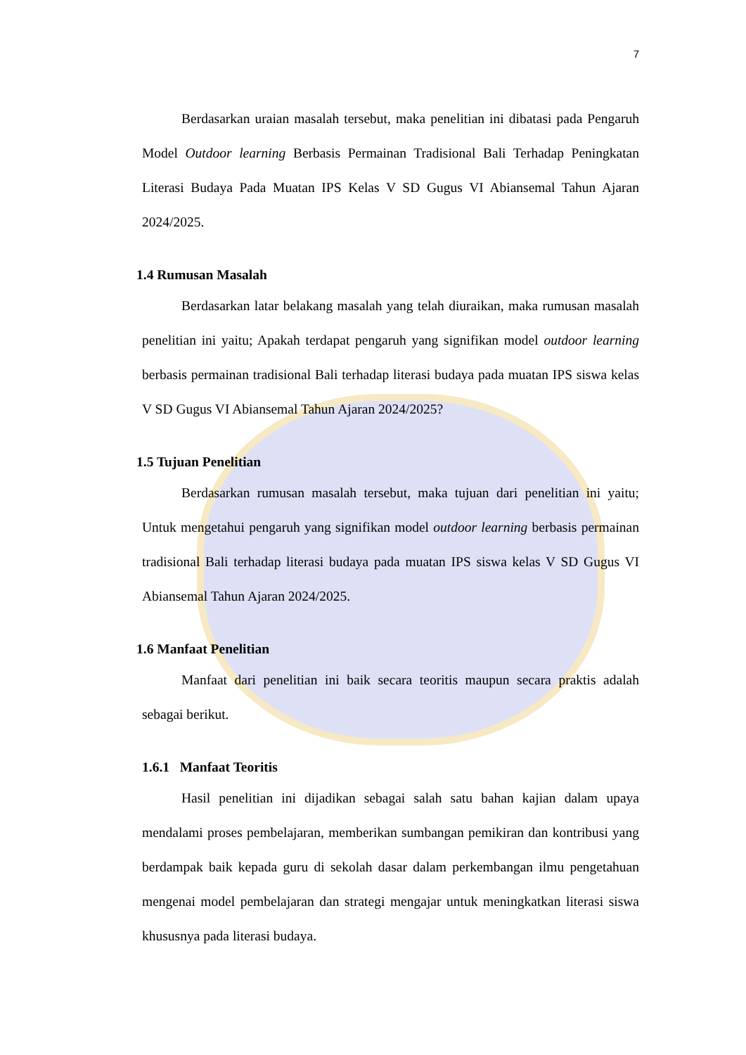7
Berdasarkan uraian masalah tersebut, maka penelitian ini dibatasi pada Pengaruh Model Outdoor learning Berbasis Permainan Tradisional Bali Terhadap Peningkatan Literasi Budaya Pada Muatan IPS Kelas V SD Gugus VI Abiansemal Tahun Ajaran 2024/2025.
1.4 Rumusan Masalah
Berdasarkan latar belakang masalah yang telah diuraikan, maka rumusan masalah penelitian ini yaitu; Apakah terdapat pengaruh yang signifikan model outdoor learning berbasis permainan tradisional Bali terhadap literasi budaya pada muatan IPS siswa kelas V SD Gugus VI Abiansemal Tahun Ajaran 2024/2025?
1.5 Tujuan Penelitian
Berdasarkan rumusan masalah tersebut, maka tujuan dari penelitian ini yaitu; Untuk mengetahui pengaruh yang signifikan model outdoor learning berbasis permainan tradisional Bali terhadap literasi budaya pada muatan IPS siswa kelas V SD Gugus VI Abiansemal Tahun Ajaran 2024/2025.
1.6 Manfaat Penelitian
Manfaat dari penelitian ini baik secara teoritis maupun secara praktis adalah sebagai berikut.
1.6.1 Manfaat Teoritis
Hasil penelitian ini dijadikan sebagai salah satu bahan kajian dalam upaya mendalami proses pembelajaran, memberikan sumbangan pemikiran dan kontribusi yang berdampak baik kepada guru di sekolah dasar dalam perkembangan ilmu pengetahuan mengenai model pembelajaran dan strategi mengajar untuk meningkatkan literasi siswa khususnya pada literasi budaya.